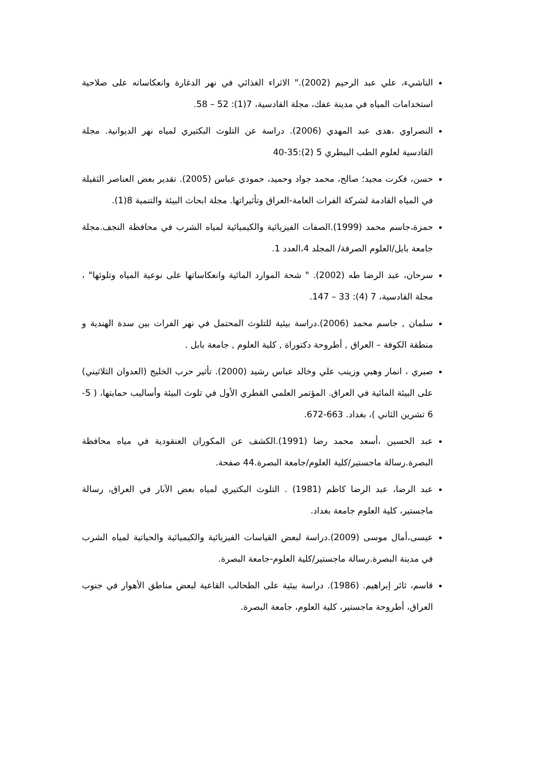الناشيء، علي عبد الرحيم (2002)." الاثراء الغذائي في نهر الدغارة وانعكاساته على صلاحية استخدامات المياه في مدينة عفك، مجلة القادسية، 7(1): 52 – 58.
النصراوي ،هدى عبد المهدي (2006). دراسة عن التلوث البكتيري لمياه نهر الديوانية. مجلة القادسية لعلوم الطب البيطري 5 (2):35-40
حسن، فكرت مجيد؛ صالح، محمد جواد وحميد، حمودي عباس (2005). تقدير بعض العناصر الثقيلة في المياه القادمة لشركة الفرات العامة-العراق وتأثيراتها. مجلة ابحاث البيئة والتنمية 8(1).
حمزة،جاسم محمد (1999).الصفات الفيزيائية والكيميائية لمياه الشرب في محافظة النجف.مجلة جامعة بابل/العلوم الصرفة/ المجلد 4،العدد 1.
سرحان، عبد الرضا طه (2002). " شحة الموارد المائية وانعكاساتها على نوعية المياه وتلوثها" ، مجلة القادسية، 7 (4): 33 – 147.
سلمان , جاسم محمد (2006).دراسة بيئية للتلوث المحتمل في نهر الفرات بين سدة الهندية و منطقة الكوفة – العراق , أطروحة دكتوراة , كلية العلوم , جامعة بابل .
صبري ، انمار وهبي وزينب علي وخالد عباس رشيد (2000). تأثير حرب الخليج (العدوان الثلاثيني) على البيئة المائية في العراق. المؤتمر العلمي القطري الأول في تلوث البيئة وأساليب حمايتها، ( 5-6 تشرين الثاني )، بغداد. 663-672.
عبد الحسين ،أسعد محمد رضا (1991).الكشف عن المكوران العنقودية في مياه محافظة البصرة.رسالة ماجستير/كلية العلوم/جامعة البصرة.44 صفحة.
عبد الرضا، عبد الرضا كاظم (1981) . التلوث البكتيري لمياه بعض الآبار في العراق، رسالة ماجستير، كلية العلوم جامعة بغداد.
عيسى،أمال موسى (2009).دراسة لبعض القياسات الفيزيائية والكيميائية والحياتية لمياه الشرب في مدينة البصرة.رسالة ماجستير/كلية العلوم-جامعة البصرة.
قاسم، ثائر إبراهيم. (1986). دراسة بيئية على الطحالب القاعية لبعض مناطق الأهوار في جنوب العراق، أطروحة ماجستير، كلية العلوم، جامعة البصرة.